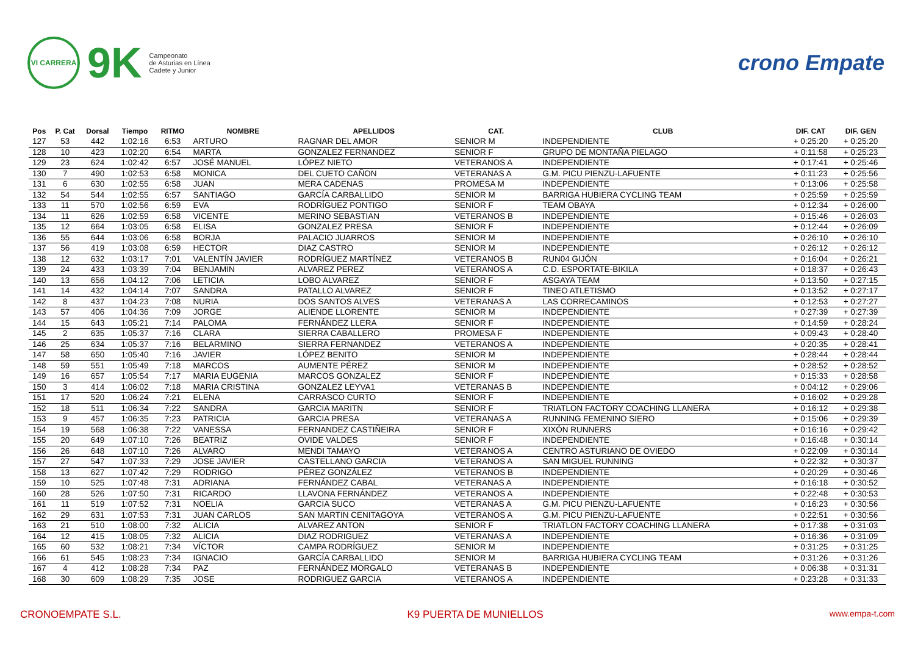VI CARRERA
9K
Campeonato
de Asturias en Línea
Cadete y Junior
crono Empate
| Pos | P. Cat | Dorsal | Tiempo | RITMO | NOMBRE | APELLIDOS | CAT. | CLUB | DIF. CAT | DIF. GEN |
| --- | --- | --- | --- | --- | --- | --- | --- | --- | --- | --- |
| 127 | 53 | 442 | 1:02:16 | 6:53 | ARTURO | RAGNAR DEL AMOR | SENIOR M | INDEPENDIENTE | + 0:25:20 | + 0:25:20 |
| 128 | 10 | 423 | 1:02:20 | 6:54 | MARTA | GONZALEZ FERNANDEZ | SENIOR F | GRUPO DE MONTAÑA PIELAGO | + 0:11:58 | + 0:25:23 |
| 129 | 23 | 624 | 1:02:42 | 6:57 | JOSÉ MANUEL | LÓPEZ NIETO | VETERANOS A | INDEPENDIENTE | + 0:17:41 | + 0:25:46 |
| 130 | 7 | 490 | 1:02:53 | 6:58 | MONICA | DEL CUETO CAÑON | VETERANAS A | G.M. PICU PIENZU-LAFUENTE | + 0:11:23 | + 0:25:56 |
| 131 | 6 | 630 | 1:02:55 | 6:58 | JUAN | MERA CADENAS | PROMESA M | INDEPENDIENTE | + 0:13:06 | + 0:25:58 |
| 132 | 54 | 544 | 1:02:55 | 6:57 | SANTIAGO | GARCÍA CARBALLIDO | SENIOR M | BARRIGA HUBIERA CYCLING TEAM | + 0:25:59 | + 0:25:59 |
| 133 | 11 | 570 | 1:02:56 | 6:59 | EVA | RODRÍGUEZ PONTIGO | SENIOR F | TEAM OBAYA | + 0:12:34 | + 0:26:00 |
| 134 | 11 | 626 | 1:02:59 | 6:58 | VICENTE | MERINO SEBASTIAN | VETERANOS B | INDEPENDIENTE | + 0:15:46 | + 0:26:03 |
| 135 | 12 | 664 | 1:03:05 | 6:58 | ELISA | GONZALEZ PRESA | SENIOR F | INDEPENDIENTE | + 0:12:44 | + 0:26:09 |
| 136 | 55 | 644 | 1:03:06 | 6:58 | BORJA | PALACIO JUARROS | SENIOR M | INDEPENDIENTE | + 0:26:10 | + 0:26:10 |
| 137 | 56 | 419 | 1:03:08 | 6:59 | HECTOR | DIAZ CASTRO | SENIOR M | INDEPENDIENTE | + 0:26:12 | + 0:26:12 |
| 138 | 12 | 632 | 1:03:17 | 7:01 | VALENTÍN JAVIER | RODRÍGUEZ MARTÍNEZ | VETERANOS B | RUN04 GIJÓN | + 0:16:04 | + 0:26:21 |
| 139 | 24 | 433 | 1:03:39 | 7:04 | BENJAMIN | ALVAREZ PEREZ | VETERANOS A | C.D. ESPORTATE-BIKILA | + 0:18:37 | + 0:26:43 |
| 140 | 13 | 656 | 1:04:12 | 7:06 | LETICIA | LOBO ALVAREZ | SENIOR F | ASGAYA TEAM | + 0:13:50 | + 0:27:15 |
| 141 | 14 | 432 | 1:04:14 | 7:07 | SANDRA | PATALLO ALVAREZ | SENIOR F | TINEO ATLETISMO | + 0:13:52 | + 0:27:17 |
| 142 | 8 | 437 | 1:04:23 | 7:08 | NURIA | DOS SANTOS ALVES | VETERANAS A | LAS CORRECAMINOS | + 0:12:53 | + 0:27:27 |
| 143 | 57 | 406 | 1:04:36 | 7:09 | JORGE | ALIENDE LLORENTE | SENIOR M | INDEPENDIENTE | + 0:27:39 | + 0:27:39 |
| 144 | 15 | 643 | 1:05:21 | 7:14 | PALOMA | FERNÁNDEZ LLERA | SENIOR F | INDEPENDIENTE | + 0:14:59 | + 0:28:24 |
| 145 | 2 | 635 | 1:05:37 | 7:16 | CLARA | SIERRA CABALLERO | PROMESA F | INDEPENDIENTE | + 0:09:43 | + 0:28:40 |
| 146 | 25 | 634 | 1:05:37 | 7:16 | BELARMINO | SIERRA FERNANDEZ | VETERANOS A | INDEPENDIENTE | + 0:20:35 | + 0:28:41 |
| 147 | 58 | 650 | 1:05:40 | 7:16 | JAVIER | LÓPEZ BENITO | SENIOR M | INDEPENDIENTE | + 0:28:44 | + 0:28:44 |
| 148 | 59 | 551 | 1:05:49 | 7:18 | MARCOS | AUMENTE PÉREZ | SENIOR M | INDEPENDIENTE | + 0:28:52 | + 0:28:52 |
| 149 | 16 | 657 | 1:05:54 | 7:17 | MARIA EUGENIA | MARCOS GONZALEZ | SENIOR F | INDEPENDIENTE | + 0:15:33 | + 0:28:58 |
| 150 | 3 | 414 | 1:06:02 | 7:18 | MARIA CRISTINA | GONZALEZ LEYVA1 | VETERANAS B | INDEPENDIENTE | + 0:04:12 | + 0:29:06 |
| 151 | 17 | 520 | 1:06:24 | 7:21 | ELENA | CARRASCO CURTO | SENIOR F | INDEPENDIENTE | + 0:16:02 | + 0:29:28 |
| 152 | 18 | 511 | 1:06:34 | 7:22 | SANDRA | GARCIA MARITN | SENIOR F | TRIATLON FACTORY COACHING LLANERA | + 0:16:12 | + 0:29:38 |
| 153 | 9 | 457 | 1:06:35 | 7:23 | PATRICIA | GARCIA PRESA | VETERANAS A | RUNNING FEMENINO SIERO | + 0:15:06 | + 0:29:39 |
| 154 | 19 | 568 | 1:06:38 | 7:22 | VANESSA | FERNANDEZ CASTIÑEIRA | SENIOR F | XIXÓN RUNNERS | + 0:16:16 | + 0:29:42 |
| 155 | 20 | 649 | 1:07:10 | 7:26 | BEATRIZ | OVIDE VALDES | SENIOR F | INDEPENDIENTE | + 0:16:48 | + 0:30:14 |
| 156 | 26 | 648 | 1:07:10 | 7:26 | ALVARO | MENDI TAMAYO | VETERANOS A | CENTRO ASTURIANO DE OVIEDO | + 0:22:09 | + 0:30:14 |
| 157 | 27 | 547 | 1:07:33 | 7:29 | JOSE JAVIER | CASTELLANO GARCIA | VETERANOS A | SAN MIGUEL RUNNING | + 0:22:32 | + 0:30:37 |
| 158 | 13 | 627 | 1:07:42 | 7:29 | RODRIGO | PÉREZ GONZÁLEZ | VETERANOS B | INDEPENDIENTE | + 0:20:29 | + 0:30:46 |
| 159 | 10 | 525 | 1:07:48 | 7:31 | ADRIANA | FERNÁNDEZ CABAL | VETERANAS A | INDEPENDIENTE | + 0:16:18 | + 0:30:52 |
| 160 | 28 | 526 | 1:07:50 | 7:31 | RICARDO | LLAVONA FERNÁNDEZ | VETERANOS A | INDEPENDIENTE | + 0:22:48 | + 0:30:53 |
| 161 | 11 | 519 | 1:07:52 | 7:31 | NOELIA | GARCIA SUCO | VETERANAS A | G.M. PICU PIENZU-LAFUENTE | + 0:16:23 | + 0:30:56 |
| 162 | 29 | 631 | 1:07:53 | 7:31 | JUAN CARLOS | SAN MARTIN CENITAGOYA | VETERANOS A | G.M. PICU PIENZU-LAFUENTE | + 0:22:51 | + 0:30:56 |
| 163 | 21 | 510 | 1:08:00 | 7:32 | ALICIA | ALVAREZ ANTON | SENIOR F | TRIATLON FACTORY COACHING LLANERA | + 0:17:38 | + 0:31:03 |
| 164 | 12 | 415 | 1:08:05 | 7:32 | ALICIA | DIAZ RODRIGUEZ | VETERANAS A | INDEPENDIENTE | + 0:16:36 | + 0:31:09 |
| 165 | 60 | 532 | 1:08:21 | 7:34 | VÍCTOR | CAMPA RODRÍGUEZ | SENIOR M | INDEPENDIENTE | + 0:31:25 | + 0:31:25 |
| 166 | 61 | 545 | 1:08:23 | 7:34 | IGNACIO | GARCÍA CARBALLIDO | SENIOR M | BARRIGA HUBIERA CYCLING TEAM | + 0:31:26 | + 0:31:26 |
| 167 | 4 | 412 | 1:08:28 | 7:34 | PAZ | FERNÁNDEZ MORGALO | VETERANAS B | INDEPENDIENTE | + 0:06:38 | + 0:31:31 |
| 168 | 30 | 609 | 1:08:29 | 7:35 | JOSE | RODRIGUEZ GARCIA | VETERANOS A | INDEPENDIENTE | + 0:23:28 | + 0:31:33 |
CRONOEMPATE S.L. K9 PUERTA DE MUNIELLOS www.empa-t.com